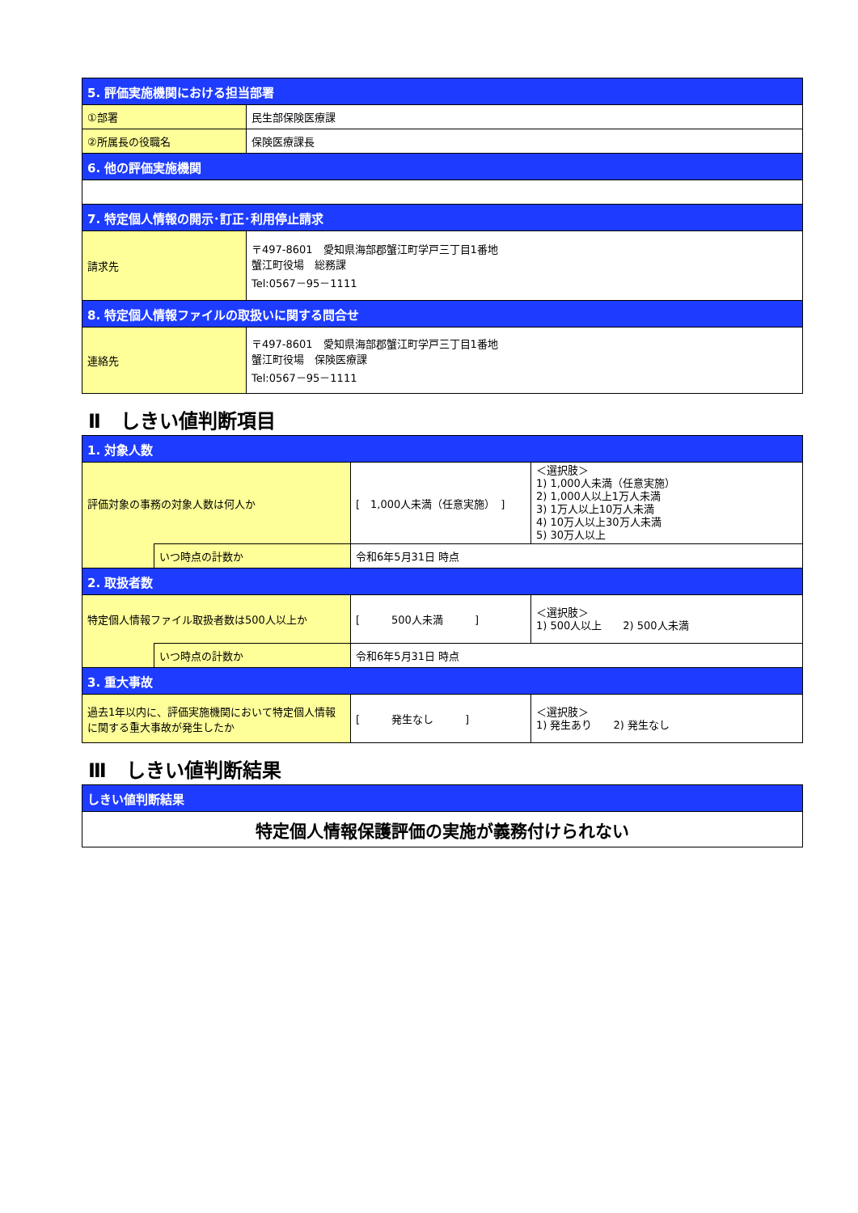| 5. 評価実施機関における担当部署 | |
| ①部署 | 民生部保険医療課 |
| ②所属長の役職名 | 保険医療課長 |
| 6. 他の評価実施機関 | |
| 7. 特定個人情報の開示･訂正･利用停止請求 | |
| 請求先 | 〒497-8601 愛知県海部郡蟹江町学戸三丁目1番地 蟹江町役場 総務課 Tel:0567－95－1111 |
| 8. 特定個人情報ファイルの取扱いに関する問合せ | |
| 連絡先 | 〒497-8601 愛知県海部郡蟹江町学戸三丁目1番地 蟹江町役場 保険医療課 Tel:0567－95－1111 |
Ⅱ　しきい値判断項目
| 1. 対象人数 | | | |
| 評価対象の事務の対象人数は何人か | | [ 1,000人未満（任意実施） ] | ＜選択肢＞ 1) 1,000人未満（任意実施） 2) 1,000人以上1万人未満 3) 1万人以上10万人未満 4) 10万人以上30万人未満 5) 30万人以上 |
| | いつ時点の計数か | 令和6年5月31日 時点 | |
| 2. 取扱者数 | | | |
| 特定個人情報ファイル取扱者数は500人以上か | | [ 500人未満 ] | ＜選択肢＞ 1) 500人以上 2) 500人未満 |
| | いつ時点の計数か | 令和6年5月31日 時点 | |
| 3. 重大事故 | | | |
| 過去1年以内に、評価実施機関において特定個人情報に関する重大事故が発生したか | | [ 発生なし ] | ＜選択肢＞ 1) 発生あり 2) 発生なし |
Ⅲ　しきい値判断結果
| しきい値判断結果 |
| 特定個人情報保護評価の実施が義務付けられない |